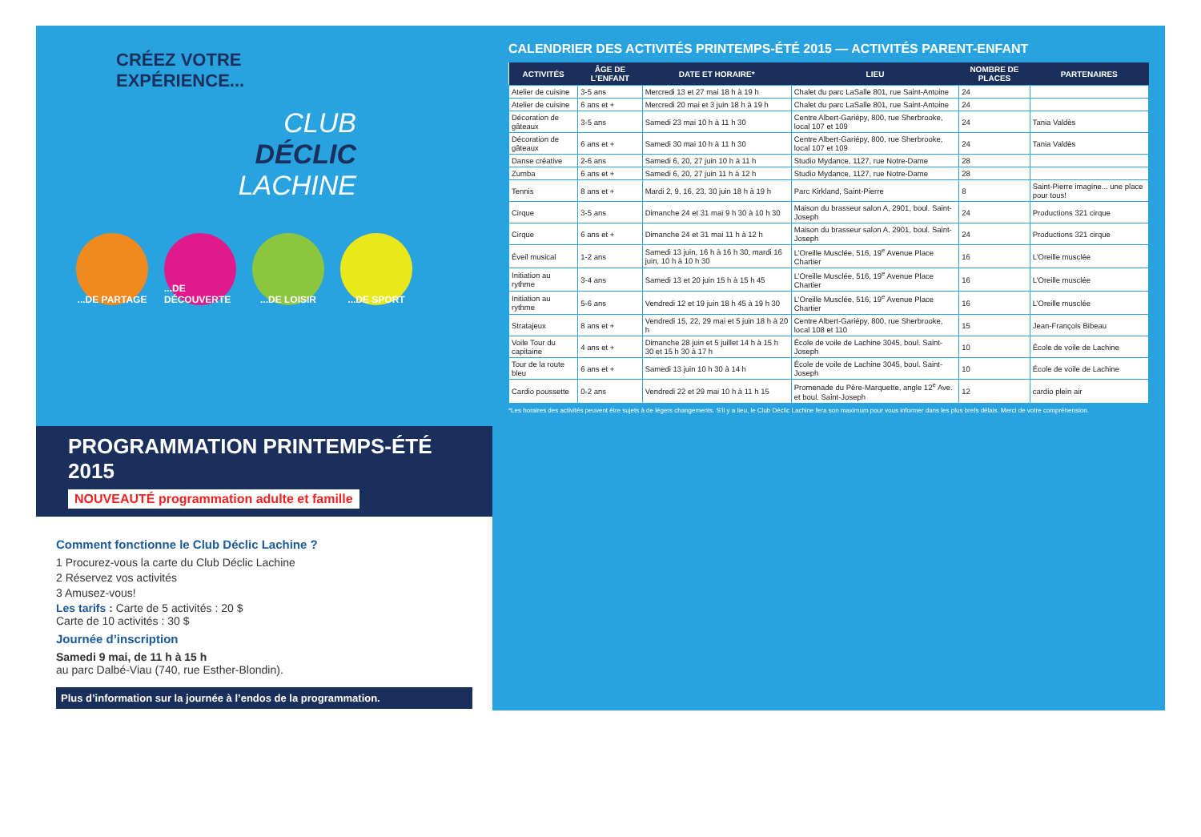CRÉEZ VOTRE
EXPÉRIENCE...
CLUB
DÉCLIC
LACHINE
...DE PARTAGE...DE DÉCOUVERTE...DE LOISIR...DE SPORT
PROGRAMMATION PRINTEMPS-ÉTÉ 2015
NOUVEAUTÉ programmation adulte et famille
Comment fonctionne le Club Déclic Lachine ?
1 Procurez-vous la carte du Club Déclic Lachine
2 Réservez vos activités
3 Amusez-vous!
Les tarifs : Carte de 5 activités : 20 $
Carte de 10 activités : 30 $
Journée d’inscription
Samedi 9 mai, de 11 h à 15 h
au parc Dalbé-Viau (740, rue Esther-Blondin).
Plus d’information sur la journée à l’endos de la programmation.
CALENDRIER DES ACTIVITÉS PRINTEMPS-ÉTÉ 2015 — ACTIVITÉS PARENT-ENFANT
| ACTIVITÉS | ÂGE DE L’ENFANT | DATE ET HORAIRE* | LIEU | NOMBRE DE PLACES | PARTENAIRES |
| --- | --- | --- | --- | --- | --- |
| Atelier de cuisine | 3-5 ans | Mercredi 13 et 27 mai 18 h à 19 h | Chalet du parc LaSalle 801, rue Saint-Antoine | 24 | |
| Atelier de cuisine | 6 ans et + | Mercredi 20 mai et 3 juin 18 h à 19 h | Chalet du parc LaSalle 801, rue Saint-Antoine | 24 | |
| Décoration de gâteaux | 3-5 ans | Samedi 23 mai 10 h à 11 h 30 | Centre Albert-Gariépy, 800, rue Sherbrooke, local 107 et 109 | 24 | Tania Valdès |
| Décoration de gâteaux | 6 ans et + | Samedi 30 mai 10 h à 11 h 30 | Centre Albert-Gariépy, 800, rue Sherbrooke, local 107 et 109 | 24 | Tania Valdès |
| Danse créative | 2-6 ans | Samedi 6, 20, 27 juin 10 h à 11 h | Studio Mydance, 1127, rue Notre-Dame | 28 | |
| Zumba | 6 ans et + | Samedi 6, 20, 27 juin 11 h à 12 h | Studio Mydance, 1127, rue Notre-Dame | 28 | |
| Tennis | 8 ans et + | Mardi 2, 9, 16, 23, 30 juin 18 h à 19 h | Parc Kirkland, Saint-Pierre | 8 | Saint-Pierre imagine... une place pour tous! |
| Cirque | 3-5 ans | Dimanche 24 et 31 mai 9 h 30 à 10 h 30 | Maison du brasseur salon A, 2901, boul. Saint-Joseph | 24 | Productions 321 cirque |
| Cirque | 6 ans et + | Dimanche 24 et 31 mai 11 h à 12 h | Maison du brasseur salon A, 2901, boul. Saint-Joseph | 24 | Productions 321 cirque |
| Éveil musical | 1-2 ans | Samedi 13 juin, 16 h à 16 h 30, mardi 16 juin, 10 h à 10 h 30 | L’Oreille Musclée, 516, 19<sup>e</sup> Avenue Place Chartier | 16 | L’Oreille musclée |
| Initiation au rythme | 3-4 ans | Samedi 13 et 20 juin 15 h à 15 h 45 | L’Oreille Musclée, 516, 19<sup>e</sup> Avenue Place Chartier | 16 | L’Oreille musclée |
| Initiation au rythme | 5-6 ans | Vendredi 12 et 19 juin 18 h 45 à 19 h 30 | L’Oreille Musclée, 516, 19<sup>e</sup> Avenue Place Chartier | 16 | L’Oreille musclée |
| Stratajeux | 8 ans et + | Vendredi 15, 22, 29 mai et 5 juin 18 h à 20 h | Centre Albert-Gariépy, 800, rue Sherbrooke, local 108 et 110 | 15 | Jean-François Bibeau |
| Voile Tour du capitaine | 4 ans et + | Dimanche 28 juin et 5 juillet 14 h à 15 h 30 et 15 h 30 à 17 h | École de voile de Lachine 3045, boul. Saint-Joseph | 10 | École de voile de Lachine |
| Tour de la route bleu | 6 ans et + | Samedi 13 juin 10 h 30 à 14 h | École de voile de Lachine 3045, boul. Saint-Joseph | 10 | École de voile de Lachine |
| Cardio poussette | 0-2 ans | Vendredi 22 et 29 mai 10 h à 11 h 15 | Promenade du Père-Marquette, angle 12<sup>e</sup> Ave. et boul. Saint-Joseph | 12 | cardio plein air |
*Les horaires des activités peuvent être sujets à de légers changements. S’il y a lieu, le Club Déclic Lachine fera son maximum pour vous informer dans les plus brefs délais. Merci de votre compréhension.